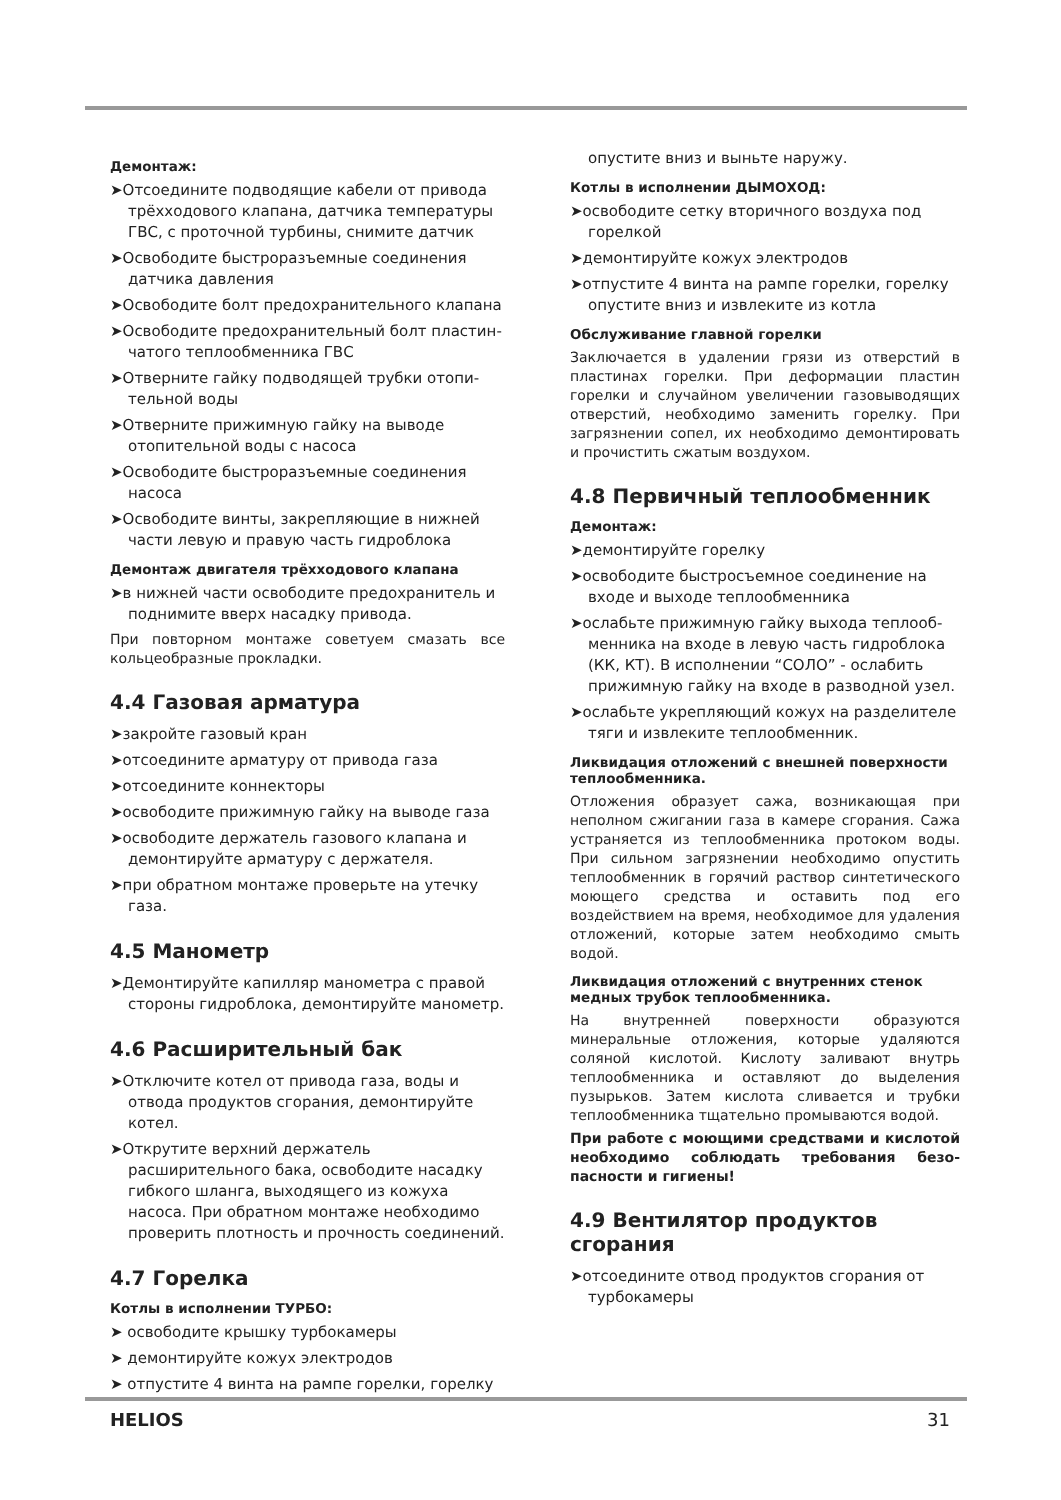Демонтаж:
➤Отсоедините подводящие кабели от привода трёхходового клапана, датчика температуры ГВС, с проточной турбины, снимите датчик
➤Освободите быстроразъемные соединения датчика давления
➤Освободите болт предохранительного клапана
➤Освободите предохранительный болт пластин-чатого теплообменника ГВС
➤Отверните гайку подводящей трубки отопи-тельной воды
➤Отверните прижимную гайку на выводе отопительной воды с насоса
➤Освободите быстроразъемные соединения насоса
➤Освободите винты, закрепляющие в нижней части левую и правую часть гидроблока
Демонтаж двигателя трёхходового клапана
➤в нижней части освободите предохранитель и поднимите вверх насадку привода.
При повторном монтаже советуем смазать все кольцеобразные прокладки.
4.4 Газовая арматура
➤закройте газовый кран
➤отсоедините арматуру от привода газа
➤отсоедините коннекторы
➤освободите прижимную гайку на выводе газа
➤освободите держатель газового клапана и демонтируйте арматуру с держателя.
➤при обратном монтаже проверьте на утечку газа.
4.5 Манометр
➤Демонтируйте капилляр манометра с правой стороны гидроблока, демонтируйте манометр.
4.6 Расширительный бак
➤Отключите котел от привода газа, воды и отвода продуктов сгорания, демонтируйте котел.
➤Открутите верхний держатель расширительного бака, освободите насадку гибкого шланга, выходящего из кожуха насоса. При обратном монтаже необходимо проверить плотность и прочность соединений.
4.7 Горелка
Котлы в исполнении ТУРБО:
➤ освободите крышку турбокамеры
➤ демонтируйте кожух электродов
➤ отпустите 4 винта на рампе горелки, горелку
опустите вниз и выньте наружу.
Котлы в исполнении ДЫМОХОД:
➤освободите сетку вторичного воздуха под горелкой
➤демонтируйте кожух электродов
➤отпустите 4 винта на рампе горелки, горелку опустите вниз и извлеките из котла
Обслуживание главной горелки
Заключается в удалении грязи из отверстий в пластинах горелки. При деформации пластин горелки и случайном увеличении газовыводящих отверстий, необходимо заменить горелку. При загрязнении сопел, их необходимо демонтировать и прочистить сжатым воздухом.
4.8 Первичный теплообменник
Демонтаж:
➤демонтируйте горелку
➤освободите быстросъемное соединение на входе и выходе теплообменника
➤ослабьте прижимную гайку выхода теплооб-менника на входе в левую часть гидроблока (КК, КТ). В исполнении “СОЛО” - ослабить прижимную гайку на входе в разводной узел.
➤ослабьте укрепляющий кожух на разделителе тяги и извлеките теплообменник.
Ликвидация отложений с внешней поверхности теплообменника.
Отложения образует сажа, возникающая при неполном сжигании газа в камере сгорания. Сажа устраняется из теплообменника протоком воды. При сильном загрязнении необходимо опустить теплообменник в горячий раствор синтетического моющего средства и оставить под его воздействием на время, необходимое для удаления отложений, которые затем необходимо смыть водой.
Ликвидация отложений с внутренних стенок медных трубок теплообменника.
На внутренней поверхности образуются минеральные отложения, которые удаляются соляной кислотой. Кислоту заливают внутрь теплообменника и оставляют до выделения пузырьков. Затем кислота сливается и трубки теплообменника тщательно промываются водой.
При работе с моющими средствами и кислотой необходимо соблюдать требования безо-пасности и гигиены!
4.9 Вентилятор продуктов
сгорания
➤отсоедините отвод продуктов сгорания от турбокамеры
HELIOS 31